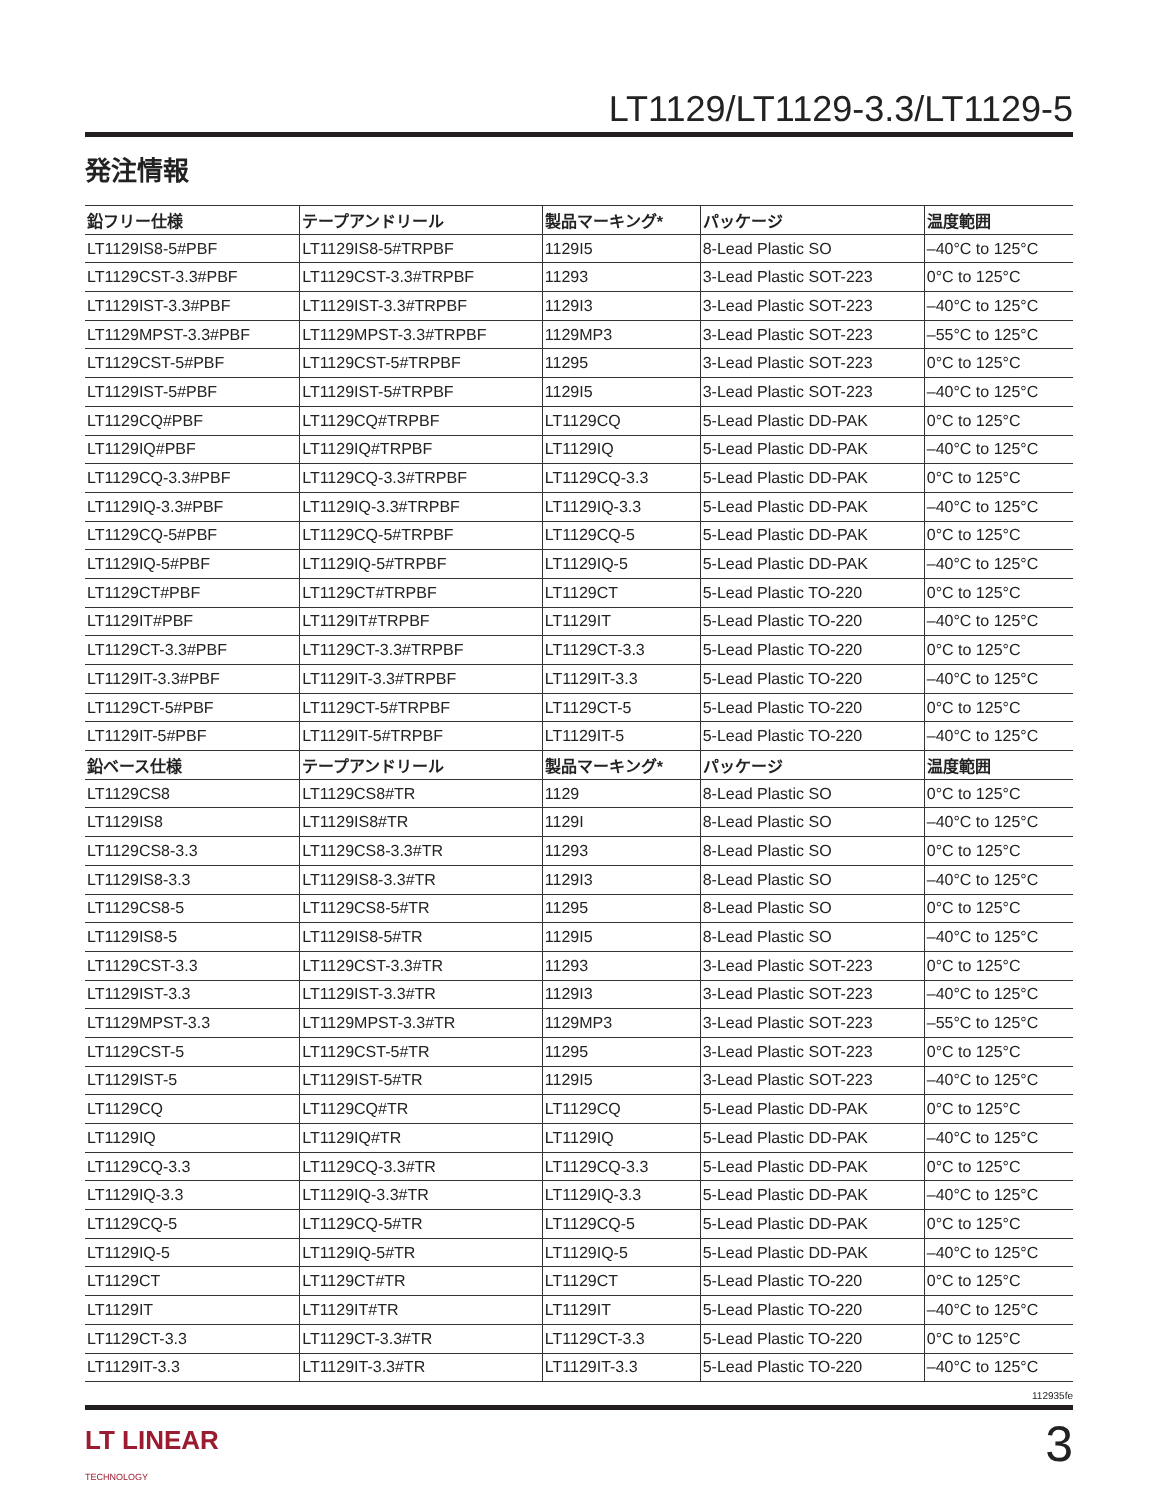LT1129/LT1129-3.3/LT1129-5
発注情報
| 鉛フリー仕様 | テープアンドリール | 製品マーキング* | パッケージ | 温度範囲 |
| --- | --- | --- | --- | --- |
| LT1129IS8-5#PBF | LT1129IS8-5#TRPBF | 1129I5 | 8-Lead Plastic SO | –40°C to 125°C |
| LT1129CST-3.3#PBF | LT1129CST-3.3#TRPBF | 11293 | 3-Lead Plastic SOT-223 | 0°C to 125°C |
| LT1129IST-3.3#PBF | LT1129IST-3.3#TRPBF | 1129I3 | 3-Lead Plastic SOT-223 | –40°C to 125°C |
| LT1129MPST-3.3#PBF | LT1129MPST-3.3#TRPBF | 1129MP3 | 3-Lead Plastic SOT-223 | –55°C to 125°C |
| LT1129CST-5#PBF | LT1129CST-5#TRPBF | 11295 | 3-Lead Plastic SOT-223 | 0°C to 125°C |
| LT1129IST-5#PBF | LT1129IST-5#TRPBF | 1129I5 | 3-Lead Plastic SOT-223 | –40°C to 125°C |
| LT1129CQ#PBF | LT1129CQ#TRPBF | LT1129CQ | 5-Lead Plastic DD-PAK | 0°C to 125°C |
| LT1129IQ#PBF | LT1129IQ#TRPBF | LT1129IQ | 5-Lead Plastic DD-PAK | –40°C to 125°C |
| LT1129CQ-3.3#PBF | LT1129CQ-3.3#TRPBF | LT1129CQ-3.3 | 5-Lead Plastic DD-PAK | 0°C to 125°C |
| LT1129IQ-3.3#PBF | LT1129IQ-3.3#TRPBF | LT1129IQ-3.3 | 5-Lead Plastic DD-PAK | –40°C to 125°C |
| LT1129CQ-5#PBF | LT1129CQ-5#TRPBF | LT1129CQ-5 | 5-Lead Plastic DD-PAK | 0°C to 125°C |
| LT1129IQ-5#PBF | LT1129IQ-5#TRPBF | LT1129IQ-5 | 5-Lead Plastic DD-PAK | –40°C to 125°C |
| LT1129CT#PBF | LT1129CT#TRPBF | LT1129CT | 5-Lead Plastic TO-220 | 0°C to 125°C |
| LT1129IT#PBF | LT1129IT#TRPBF | LT1129IT | 5-Lead Plastic TO-220 | –40°C to 125°C |
| LT1129CT-3.3#PBF | LT1129CT-3.3#TRPBF | LT1129CT-3.3 | 5-Lead Plastic TO-220 | 0°C to 125°C |
| LT1129IT-3.3#PBF | LT1129IT-3.3#TRPBF | LT1129IT-3.3 | 5-Lead Plastic TO-220 | –40°C to 125°C |
| LT1129CT-5#PBF | LT1129CT-5#TRPBF | LT1129CT-5 | 5-Lead Plastic TO-220 | 0°C to 125°C |
| LT1129IT-5#PBF | LT1129IT-5#TRPBF | LT1129IT-5 | 5-Lead Plastic TO-220 | –40°C to 125°C |
| 鉛ベース仕様 | テープアンドリール | 製品マーキング* | パッケージ | 温度範囲 |
| LT1129CS8 | LT1129CS8#TR | 1129 | 8-Lead Plastic SO | 0°C to 125°C |
| LT1129IS8 | LT1129IS8#TR | 1129I | 8-Lead Plastic SO | –40°C to 125°C |
| LT1129CS8-3.3 | LT1129CS8-3.3#TR | 11293 | 8-Lead Plastic SO | 0°C to 125°C |
| LT1129IS8-3.3 | LT1129IS8-3.3#TR | 1129I3 | 8-Lead Plastic SO | –40°C to 125°C |
| LT1129CS8-5 | LT1129CS8-5#TR | 11295 | 8-Lead Plastic SO | 0°C to 125°C |
| LT1129IS8-5 | LT1129IS8-5#TR | 1129I5 | 8-Lead Plastic SO | –40°C to 125°C |
| LT1129CST-3.3 | LT1129CST-3.3#TR | 11293 | 3-Lead Plastic SOT-223 | 0°C to 125°C |
| LT1129IST-3.3 | LT1129IST-3.3#TR | 1129I3 | 3-Lead Plastic SOT-223 | –40°C to 125°C |
| LT1129MPST-3.3 | LT1129MPST-3.3#TR | 1129MP3 | 3-Lead Plastic SOT-223 | –55°C to 125°C |
| LT1129CST-5 | LT1129CST-5#TR | 11295 | 3-Lead Plastic SOT-223 | 0°C to 125°C |
| LT1129IST-5 | LT1129IST-5#TR | 1129I5 | 3-Lead Plastic SOT-223 | –40°C to 125°C |
| LT1129CQ | LT1129CQ#TR | LT1129CQ | 5-Lead Plastic DD-PAK | 0°C to 125°C |
| LT1129IQ | LT1129IQ#TR | LT1129IQ | 5-Lead Plastic DD-PAK | –40°C to 125°C |
| LT1129CQ-3.3 | LT1129CQ-3.3#TR | LT1129CQ-3.3 | 5-Lead Plastic DD-PAK | 0°C to 125°C |
| LT1129IQ-3.3 | LT1129IQ-3.3#TR | LT1129IQ-3.3 | 5-Lead Plastic DD-PAK | –40°C to 125°C |
| LT1129CQ-5 | LT1129CQ-5#TR | LT1129CQ-5 | 5-Lead Plastic DD-PAK | 0°C to 125°C |
| LT1129IQ-5 | LT1129IQ-5#TR | LT1129IQ-5 | 5-Lead Plastic DD-PAK | –40°C to 125°C |
| LT1129CT | LT1129CT#TR | LT1129CT | 5-Lead Plastic TO-220 | 0°C to 125°C |
| LT1129IT | LT1129IT#TR | LT1129IT | 5-Lead Plastic TO-220 | –40°C to 125°C |
| LT1129CT-3.3 | LT1129CT-3.3#TR | LT1129CT-3.3 | 5-Lead Plastic TO-220 | 0°C to 125°C |
| LT1129IT-3.3 | LT1129IT-3.3#TR | LT1129IT-3.3 | 5-Lead Plastic TO-220 | –40°C to 125°C |
112935fe
LT LINEAR
TECHNOLOGY
3